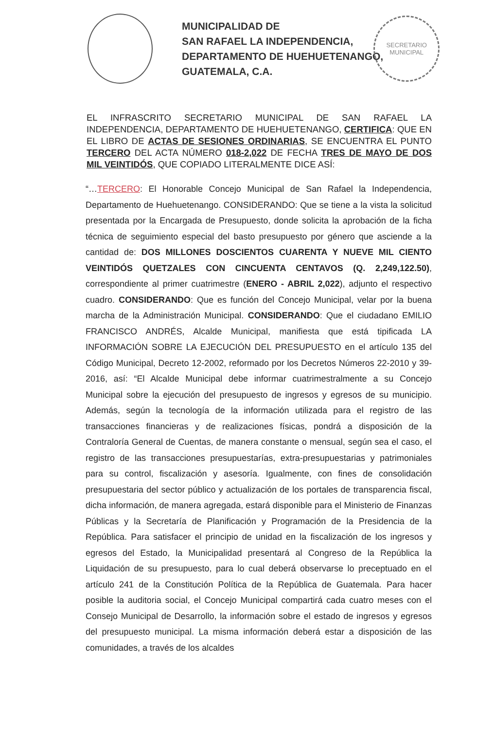MUNICIPALIDAD DE
SAN RAFAEL LA INDEPENDENCIA,
DEPARTAMENTO DE HUEHUETENANGO,
GUATEMALA, C.A.
SECRETARIO
MUNICIPAL
EL INFRASCRITO SECRETARIO MUNICIPAL DE SAN RAFAEL LA INDEPENDENCIA, DEPARTAMENTO DE HUEHUETENANGO, CERTIFICA: QUE EN EL LIBRO DE ACTAS DE SESIONES ORDINARIAS, SE ENCUENTRA EL PUNTO TERCERO DEL ACTA NÚMERO 018-2,022 DE FECHA TRES DE MAYO DE DOS MIL VEINTIDÓS, QUE COPIADO LITERALMENTE DICE ASÍ:
“…TERCERO: El Honorable Concejo Municipal de San Rafael la Independencia, Departamento de Huehuetenango. CONSIDERANDO: Que se tiene a la vista la solicitud presentada por la Encargada de Presupuesto, donde solicita la aprobación de la ficha técnica de seguimiento especial del basto presupuesto por género que asciende a la cantidad de: DOS MILLONES DOSCIENTOS CUARENTA Y NUEVE MIL CIENTO VEINTIDÓS QUETZALES CON CINCUENTA CENTAVOS (Q. 2,249,122.50), correspondiente al primer cuatrimestre (ENERO - ABRIL 2,022), adjunto el respectivo cuadro. CONSIDERANDO: Que es función del Concejo Municipal, velar por la buena marcha de la Administración Municipal. CONSIDERANDO: Que el ciudadano EMILIO FRANCISCO ANDRÉS, Alcalde Municipal, manifiesta que está tipificada LA INFORMACIÓN SOBRE LA EJECUCIÓN DEL PRESUPUESTO en el artículo 135 del Código Municipal, Decreto 12-2002, reformado por los Decretos Números 22-2010 y 39-2016, así: “El Alcalde Municipal debe informar cuatrimestralmente a su Concejo Municipal sobre la ejecución del presupuesto de ingresos y egresos de su municipio. Además, según la tecnología de la información utilizada para el registro de las transacciones financieras y de realizaciones físicas, pondrá a disposición de la Contraloría General de Cuentas, de manera constante o mensual, según sea el caso, el registro de las transacciones presupuestarías, extra-presupuestarias y patrimoniales para su control, fiscalización y asesoría. Igualmente, con fines de consolidación presupuestaria del sector público y actualización de los portales de transparencia fiscal, dicha información, de manera agregada, estará disponible para el Ministerio de Finanzas Públicas y la Secretaría de Planificación y Programación de la Presidencia de la República. Para satisfacer el principio de unidad en la fiscalización de los ingresos y egresos del Estado, la Municipalidad presentará al Congreso de la República la Liquidación de su presupuesto, para lo cual deberá observarse lo preceptuado en el artículo 241 de la Constitución Política de la República de Guatemala. Para hacer posible la auditoria social, el Concejo Municipal compartirá cada cuatro meses con el Consejo Municipal de Desarrollo, la información sobre el estado de ingresos y egresos del presupuesto municipal. La misma información deberá estar a disposición de las comunidades, a través de los alcaldes